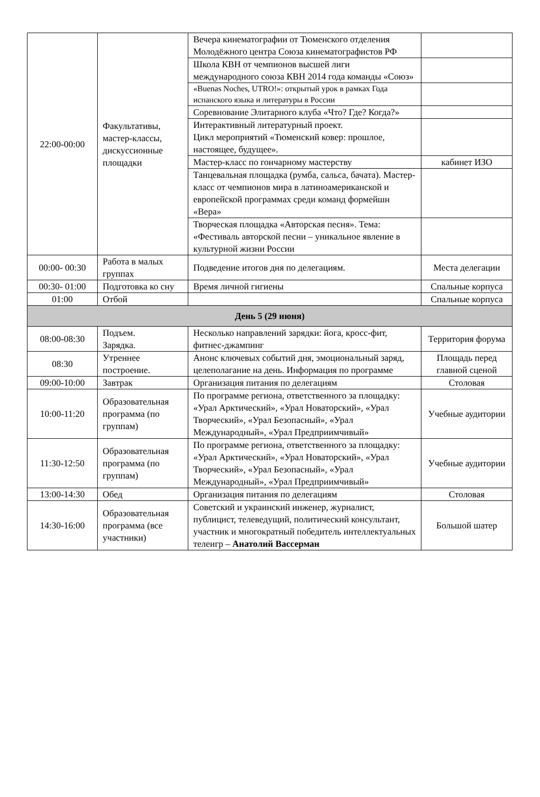| 22:00-00:00 | Факультативы, мастер-классы, дискуссионные площадки | Вечера кинематографии от Тюменского отделения Молодёжного центра Союза кинематографистов РФ | |
| | | Школа КВН от чемпионов высшей лиги международного союза КВН 2014 года команды «Союз» | |
| | | «Buenas Noches, UTRO!»: открытый урок в рамках Года испанского языка и литературы в России | |
| | | Соревнование Элитарного клуба «Что? Где? Когда?» | |
| | | Интерактивный литературный проект. Цикл мероприятий «Тюменский ковер: прошлое, настоящее, будущее». | |
| | | Мастер-класс по гончарному мастерству | кабинет ИЗО |
| | | Танцевальная площадка (румба, сальса, бачата). Мастер-класс от чемпионов мира в латиноамериканской и европейской программах среди команд формейшн «Вера» | |
| | | Творческая площадка «Авторская песня». Тема: «Фестиваль авторской песни – уникальное явление в культурной жизни России | |
| 00:00- 00:30 | Работа в малых группах | Подведение итогов дня по делегациям. | Места делегации |
| 00:30- 01:00 | Подготовка ко сну | Время личной гигиены | Спальные корпуса |
| 01:00 | Отбой | | Спальные корпуса |
| День 5 (29 июня) | | | |
| 08:00-08:30 | Подъем. Зарядка. | Несколько направлений зарядки: йога, кросс-фит, фитнес-джампинг | Территория форума |
| 08:30 | Утреннее построение. | Анонс ключевых событий дня, эмоциональный заряд, целеполагание на день. Информация по программе | Площадь перед главной сценой |
| 09:00-10:00 | Завтрак | Организация питания по делегациям | Столовая |
| 10:00-11:20 | Образовательная программа (по группам) | По программе региона, ответственного за площадку: «Урал Арктический», «Урал Новаторский», «Урал Творческий», «Урал Безопасный», «Урал Международный», «Урал Предприимчивый» | Учебные аудитории |
| 11:30-12:50 | Образовательная программа (по группам) | По программе региона, ответственного за площадку: «Урал Арктический», «Урал Новаторский», «Урал Творческий», «Урал Безопасный», «Урал Международный», «Урал Предприимчивый» | Учебные аудитории |
| 13:00-14:30 | Обед | Организация питания по делегациям | Столовая |
| 14:30-16:00 | Образовательная программа (все участники) | Советский и украинский инженер, журналист, публицист, телеведущий, политический консультант, участник и многократный победитель интеллектуальных телеигр – Анатолий Вассерман | Большой шатер |